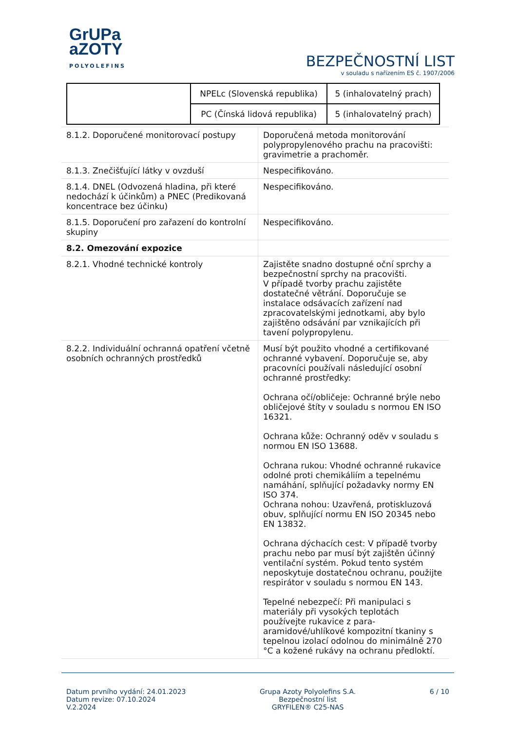GrUPa
aZOTY
POLYOLEFINS
BEZPEČNOSTNÍ LIST
v souladu s nařízením ES č. 1907/2006
| | NPELc (Slovenská republika) | 5 (inhalovatelný prach) |
| | PC (Čínská lidová republika) | 5 (inhalovatelný prach) |
| 8.1.2. Doporučené monitorovací postupy | Doporučená metoda monitorování polypropylenového prachu na pracovišti: gravimetrie a prachoměr. |
| 8.1.3. Znečišťující látky v ovzduší | Nespecifikováno. |
| 8.1.4. DNEL (Odvozená hladina, při které nedochází k účinkům) a PNEC (Predikovaná koncentrace bez účinku) | Nespecifikováno. |
| 8.1.5. Doporučení pro zařazení do kontrolní skupiny | Nespecifikováno. |
| 8.2. Omezování expozice | |
| 8.2.1. Vhodné technické kontroly | Zajistěte snadno dostupné oční sprchy a bezpečnostní sprchy na pracovišti. V případě tvorby prachu zajistěte dostatečné větrání. Doporučuje se instalace odsávacích zařízení nad zpracovatelskými jednotkami, aby bylo zajištěno odsávání par vznikajících při tavení polypropylenu. |
| 8.2.2. Individuální ochranná opatření včetně osobních ochranných prostředků | Musí být použito vhodné a certifikované ochranné vybavení. Doporučuje se, aby pracovníci používali následující osobní ochranné prostředky: Ochrana očí/obličeje: Ochranné brýle nebo obličejové štíty v souladu s normou EN ISO 16321. Ochrana kůže: Ochranný oděv v souladu s normou EN ISO 13688. Ochrana rukou: Vhodné ochranné rukavice odolné proti chemikáliím a tepelnému namáhání, splňující požadavky normy EN ISO 374. Ochrana nohou: Uzavřená, protiskluzová obuv, splňující normu EN ISO 20345 nebo EN 13832. Ochrana dýchacích cest: V případě tvorby prachu nebo par musí být zajištěn účinný ventilační systém. Pokud tento systém neposkytuje dostatečnou ochranu, použijte respirátor v souladu s normou EN 143. Tepelné nebezpečí: Při manipulaci s materiály při vysokých teplotách používejte rukavice z para-aramidové/uhlíkové kompozitní tkaniny s tepelnou izolací odolnou do minimálně 270 °C a kožené rukávy na ochranu předloktí. |
Datum prvního vydání: 24.01.2023
Datum revize: 07.10.2024
V.2.2024
Grupa Azoty Polyolefins S.A.
Bezpečnostní list
GRYFILEN® C25-NAS
6 / 10